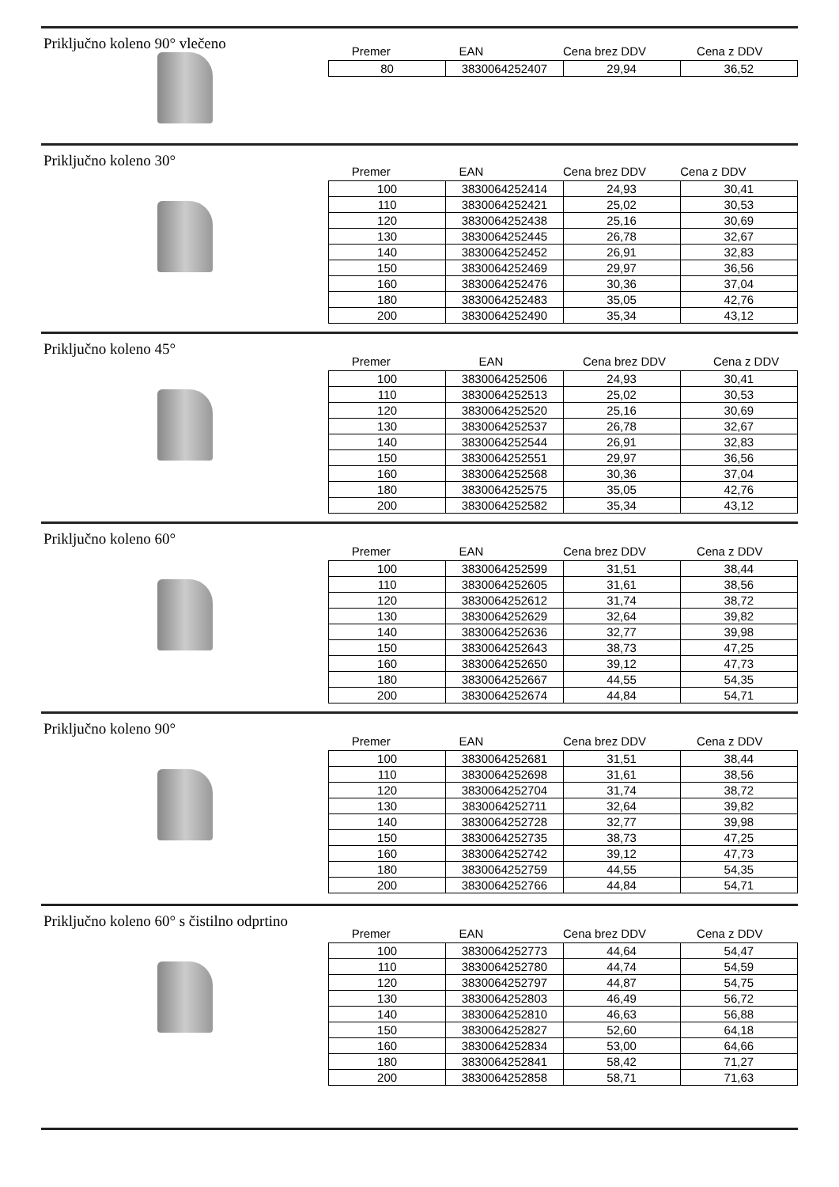Priključno koleno 90° vlečeno
| Premer | EAN | Cena brez DDV | Cena z DDV |
| --- | --- | --- | --- |
| 80 | 3830064252407 | 29,94 | 36,52 |
Priključno koleno 30°
| Premer | EAN | Cena brez DDV | Cena z DDV |
| --- | --- | --- | --- |
| 100 | 3830064252414 | 24,93 | 30,41 |
| 110 | 3830064252421 | 25,02 | 30,53 |
| 120 | 3830064252438 | 25,16 | 30,69 |
| 130 | 3830064252445 | 26,78 | 32,67 |
| 140 | 3830064252452 | 26,91 | 32,83 |
| 150 | 3830064252469 | 29,97 | 36,56 |
| 160 | 3830064252476 | 30,36 | 37,04 |
| 180 | 3830064252483 | 35,05 | 42,76 |
| 200 | 3830064252490 | 35,34 | 43,12 |
Priključno koleno 45°
| Premer | EAN | Cena brez DDV | Cena z DDV |
| --- | --- | --- | --- |
| 100 | 3830064252506 | 24,93 | 30,41 |
| 110 | 3830064252513 | 25,02 | 30,53 |
| 120 | 3830064252520 | 25,16 | 30,69 |
| 130 | 3830064252537 | 26,78 | 32,67 |
| 140 | 3830064252544 | 26,91 | 32,83 |
| 150 | 3830064252551 | 29,97 | 36,56 |
| 160 | 3830064252568 | 30,36 | 37,04 |
| 180 | 3830064252575 | 35,05 | 42,76 |
| 200 | 3830064252582 | 35,34 | 43,12 |
Priključno koleno 60°
| Premer | EAN | Cena brez DDV | Cena z DDV |
| --- | --- | --- | --- |
| 100 | 3830064252599 | 31,51 | 38,44 |
| 110 | 3830064252605 | 31,61 | 38,56 |
| 120 | 3830064252612 | 31,74 | 38,72 |
| 130 | 3830064252629 | 32,64 | 39,82 |
| 140 | 3830064252636 | 32,77 | 39,98 |
| 150 | 3830064252643 | 38,73 | 47,25 |
| 160 | 3830064252650 | 39,12 | 47,73 |
| 180 | 3830064252667 | 44,55 | 54,35 |
| 200 | 3830064252674 | 44,84 | 54,71 |
Priključno koleno 90°
| Premer | EAN | Cena brez DDV | Cena z DDV |
| --- | --- | --- | --- |
| 100 | 3830064252681 | 31,51 | 38,44 |
| 110 | 3830064252698 | 31,61 | 38,56 |
| 120 | 3830064252704 | 31,74 | 38,72 |
| 130 | 3830064252711 | 32,64 | 39,82 |
| 140 | 3830064252728 | 32,77 | 39,98 |
| 150 | 3830064252735 | 38,73 | 47,25 |
| 160 | 3830064252742 | 39,12 | 47,73 |
| 180 | 3830064252759 | 44,55 | 54,35 |
| 200 | 3830064252766 | 44,84 | 54,71 |
Priključno koleno 60° s čistilno odprtino
| Premer | EAN | Cena brez DDV | Cena z DDV |
| --- | --- | --- | --- |
| 100 | 3830064252773 | 44,64 | 54,47 |
| 110 | 3830064252780 | 44,74 | 54,59 |
| 120 | 3830064252797 | 44,87 | 54,75 |
| 130 | 3830064252803 | 46,49 | 56,72 |
| 140 | 3830064252810 | 46,63 | 56,88 |
| 150 | 3830064252827 | 52,60 | 64,18 |
| 160 | 3830064252834 | 53,00 | 64,66 |
| 180 | 3830064252841 | 58,42 | 71,27 |
| 200 | 3830064252858 | 58,71 | 71,63 |